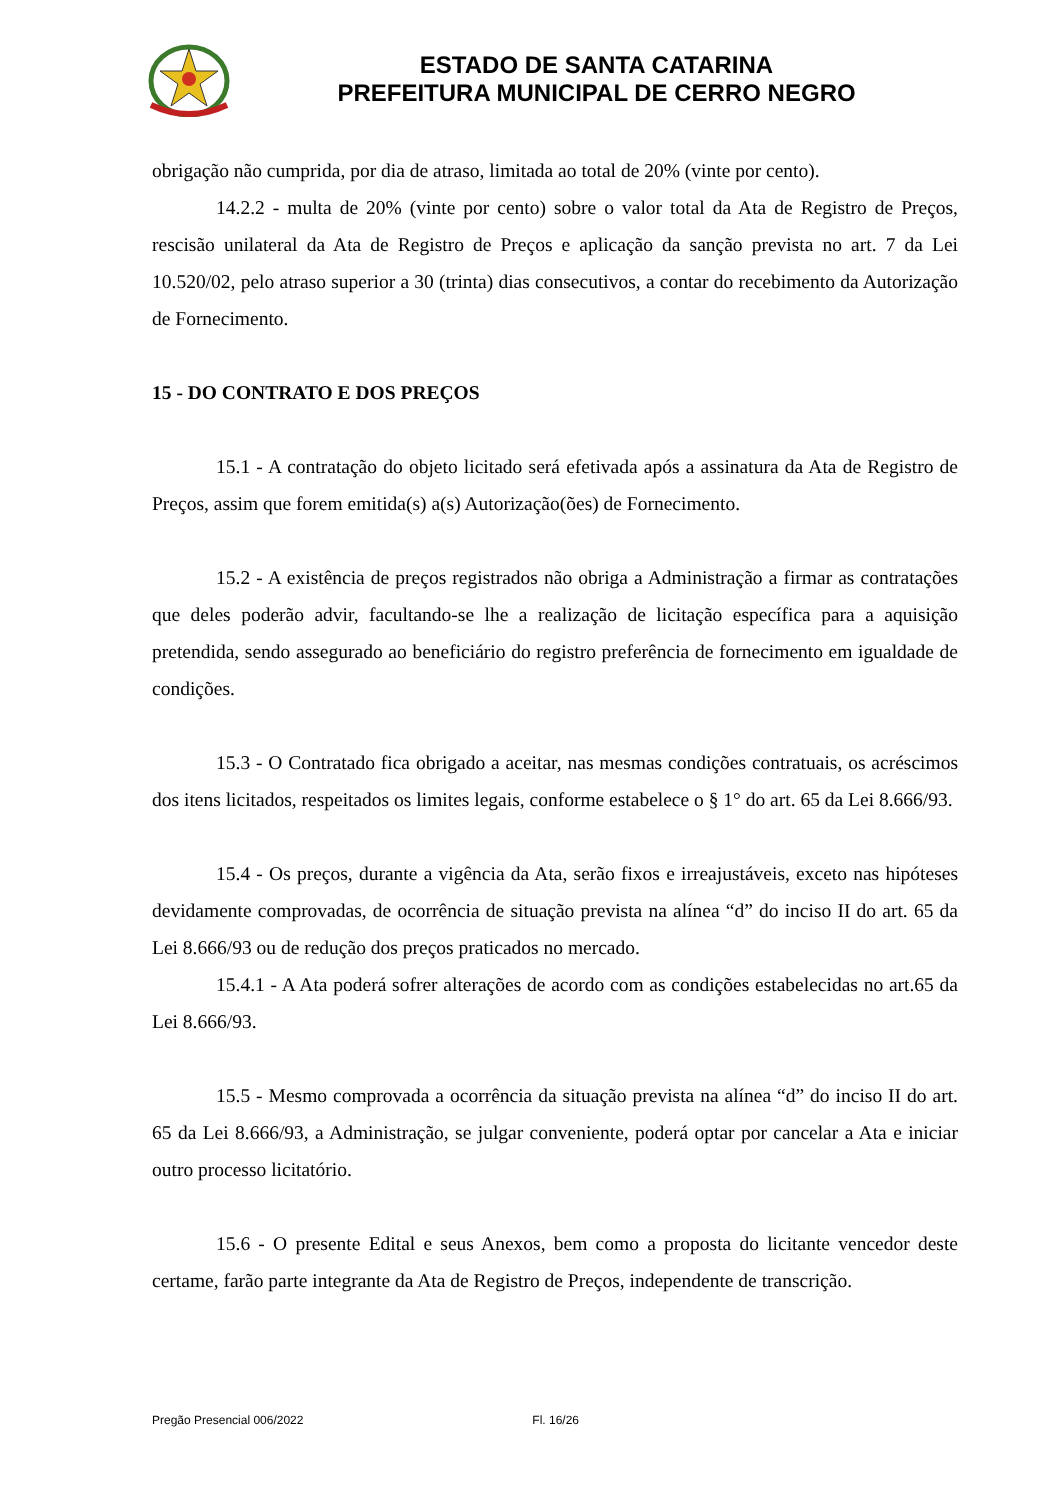ESTADO DE SANTA CATARINA
PREFEITURA MUNICIPAL DE CERRO NEGRO
obrigação não cumprida, por dia de atraso, limitada ao total de 20% (vinte por cento).
14.2.2 - multa de 20% (vinte por cento) sobre o valor total da Ata de Registro de Preços, rescisão unilateral da Ata de Registro de Preços e aplicação da sanção prevista no art. 7 da Lei 10.520/02, pelo atraso superior a 30 (trinta) dias consecutivos, a contar do recebimento da Autorização de Fornecimento.
15 - DO CONTRATO E DOS PREÇOS
15.1 - A contratação do objeto licitado será efetivada após a assinatura da Ata de Registro de Preços, assim que forem emitida(s) a(s) Autorização(ões) de Fornecimento.
15.2 - A existência de preços registrados não obriga a Administração a firmar as contratações que deles poderão advir, facultando-se lhe a realização de licitação específica para a aquisição pretendida, sendo assegurado ao beneficiário do registro preferência de fornecimento em igualdade de condições.
15.3 - O Contratado fica obrigado a aceitar, nas mesmas condições contratuais, os acréscimos dos itens licitados, respeitados os limites legais, conforme estabelece o § 1° do art. 65 da Lei 8.666/93.
15.4 - Os preços, durante a vigência da Ata, serão fixos e irreajustáveis, exceto nas hipóteses devidamente comprovadas, de ocorrência de situação prevista na alínea “d” do inciso II do art. 65 da Lei 8.666/93 ou de redução dos preços praticados no mercado.
15.4.1 - A Ata poderá sofrer alterações de acordo com as condições estabelecidas no art.65 da Lei 8.666/93.
15.5 - Mesmo comprovada a ocorrência da situação prevista na alínea “d” do inciso II do art. 65 da Lei 8.666/93, a Administração, se julgar conveniente, poderá optar por cancelar a Ata e iniciar outro processo licitatório.
15.6 - O presente Edital e seus Anexos, bem como a proposta do licitante vencedor deste certame, farão parte integrante da Ata de Registro de Preços, independente de transcrição.
Pregão Presencial 006/2022 Fl. 16/26